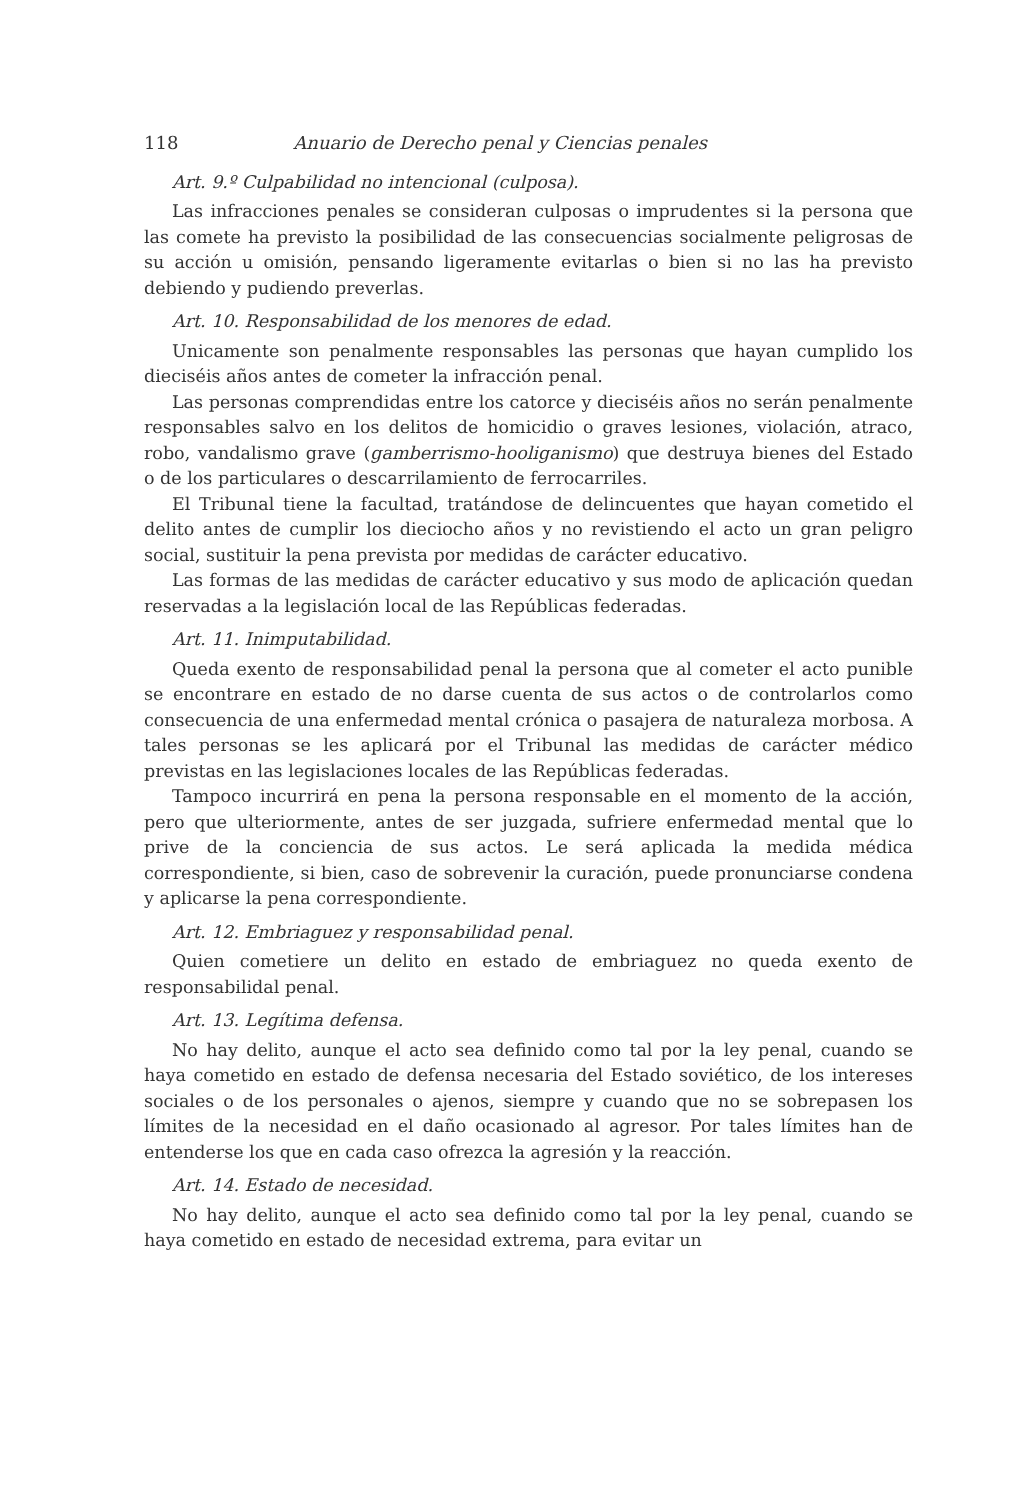118 Anuario de Derecho penal y Ciencias penales
Art. 9.º Culpabilidad no intencional (culposa).
Las infracciones penales se consideran culposas o imprudentes si la persona que las comete ha previsto la posibilidad de las consecuencias socialmente peligrosas de su acción u omisión, pensando ligeramente evitarlas o bien si no las ha previsto debiendo y pudiendo preverlas.
Art. 10. Responsabilidad de los menores de edad.
Unicamente son penalmente responsables las personas que hayan cumplido los dieciséis años antes de cometer la infracción penal.
Las personas comprendidas entre los catorce y dieciséis años no serán penalmente responsables salvo en los delitos de homicidio o graves lesiones, violación, atraco, robo, vandalismo grave (gamberrismo-hooliganismo) que destruya bienes del Estado o de los particulares o descarrilamiento de ferrocarriles.
El Tribunal tiene la facultad, tratándose de delincuentes que hayan cometido el delito antes de cumplir los dieciocho años y no revistiendo el acto un gran peligro social, sustituir la pena prevista por medidas de carácter educativo.
Las formas de las medidas de carácter educativo y sus modo de aplicación quedan reservadas a la legislación local de las Repúblicas federadas.
Art. 11. Inimputabilidad.
Queda exento de responsabilidad penal la persona que al cometer el acto punible se encontrare en estado de no darse cuenta de sus actos o de controlarlos como consecuencia de una enfermedad mental crónica o pasajera de naturaleza morbosa. A tales personas se les aplicará por el Tribunal las medidas de carácter médico previstas en las legislaciones locales de las Repúblicas federadas.
Tampoco incurrirá en pena la persona responsable en el momento de la acción, pero que ulteriormente, antes de ser juzgada, sufriere enfermedad mental que lo prive de la conciencia de sus actos. Le será aplicada la medida médica correspondiente, si bien, caso de sobrevenir la curación, puede pronunciarse condena y aplicarse la pena correspondiente.
Art. 12. Embriaguez y responsabilidad penal.
Quien cometiere un delito en estado de embriaguez no queda exento de responsabilidal penal.
Art. 13. Legítima defensa.
No hay delito, aunque el acto sea definido como tal por la ley penal, cuando se haya cometido en estado de defensa necesaria del Estado soviético, de los intereses sociales o de los personales o ajenos, siempre y cuando que no se sobrepasen los límites de la necesidad en el daño ocasionado al agresor. Por tales límites han de entenderse los que en cada caso ofrezca la agresión y la reacción.
Art. 14. Estado de necesidad.
No hay delito, aunque el acto sea definido como tal por la ley penal, cuando se haya cometido en estado de necesidad extrema, para evitar un